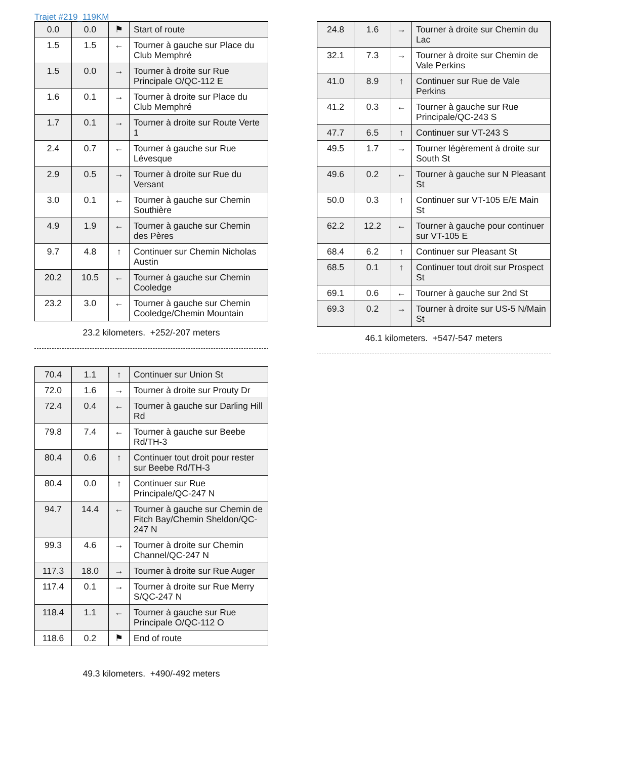Trajet #219_119KM
| 0.0 | 0.0 | ⚑ | Start of route |
| 1.5 | 1.5 | ← | Tourner à gauche sur Place du Club Memphré |
| 1.5 | 0.0 | → | Tourner à droite sur Rue Principale O/QC-112 E |
| 1.6 | 0.1 | → | Tourner à droite sur Place du Club Memphré |
| 1.7 | 0.1 | → | Tourner à droite sur Route Verte 1 |
| 2.4 | 0.7 | ← | Tourner à gauche sur Rue Lévesque |
| 2.9 | 0.5 | → | Tourner à droite sur Rue du Versant |
| 3.0 | 0.1 | ← | Tourner à gauche sur Chemin Southière |
| 4.9 | 1.9 | ← | Tourner à gauche sur Chemin des Pères |
| 9.7 | 4.8 | ↑ | Continuer sur Chemin Nicholas Austin |
| 20.2 | 10.5 | ← | Tourner à gauche sur Chemin Cooledge |
| 23.2 | 3.0 | ← | Tourner à gauche sur Chemin Cooledge/Chemin Mountain |
23.2 kilometers. +252/-207 meters
| 24.8 | 1.6 | → | Tourner à droite sur Chemin du Lac |
| 32.1 | 7.3 | → | Tourner à droite sur Chemin de Vale Perkins |
| 41.0 | 8.9 | ↑ | Continuer sur Rue de Vale Perkins |
| 41.2 | 0.3 | ← | Tourner à gauche sur Rue Principale/QC-243 S |
| 47.7 | 6.5 | ↑ | Continuer sur VT-243 S |
| 49.5 | 1.7 | → | Tourner légèrement à droite sur South St |
| 49.6 | 0.2 | ← | Tourner à gauche sur N Pleasant St |
| 50.0 | 0.3 | ↑ | Continuer sur VT-105 E/E Main St |
| 62.2 | 12.2 | ← | Tourner à gauche pour continuer sur VT-105 E |
| 68.4 | 6.2 | ↑ | Continuer sur Pleasant St |
| 68.5 | 0.1 | ↑ | Continuer tout droit sur Prospect St |
| 69.1 | 0.6 | ← | Tourner à gauche sur 2nd St |
| 69.3 | 0.2 | → | Tourner à droite sur US-5 N/Main St |
46.1 kilometers. +547/-547 meters
| 70.4 | 1.1 | ↑ | Continuer sur Union St |
| 72.0 | 1.6 | → | Tourner à droite sur Prouty Dr |
| 72.4 | 0.4 | ← | Tourner à gauche sur Darling Hill Rd |
| 79.8 | 7.4 | ← | Tourner à gauche sur Beebe Rd/TH-3 |
| 80.4 | 0.6 | ↑ | Continuer tout droit pour rester sur Beebe Rd/TH-3 |
| 80.4 | 0.0 | ↑ | Continuer sur Rue Principale/QC-247 N |
| 94.7 | 14.4 | ← | Tourner à gauche sur Chemin de Fitch Bay/Chemin Sheldon/QC-247 N |
| 99.3 | 4.6 | → | Tourner à droite sur Chemin Channel/QC-247 N |
| 117.3 | 18.0 | → | Tourner à droite sur Rue Auger |
| 117.4 | 0.1 | → | Tourner à droite sur Rue Merry S/QC-247 N |
| 118.4 | 1.1 | ← | Tourner à gauche sur Rue Principale O/QC-112 O |
| 118.6 | 0.2 | ⚑ | End of route |
49.3 kilometers. +490/-492 meters